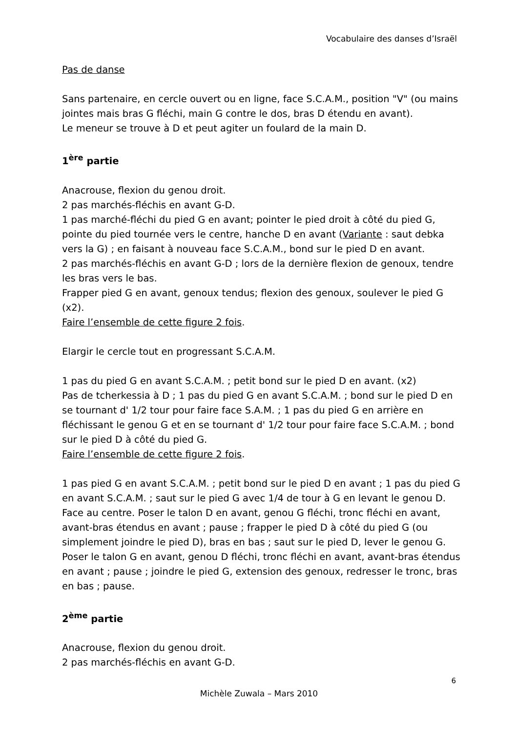Vocabulaire des danses d’Israël
Pas de danse
Sans partenaire, en cercle ouvert ou en ligne, face S.C.A.M., position "V" (ou mains jointes mais bras G fléchi, main G contre le dos, bras D étendu en avant).
Le meneur se trouve à D et peut agiter un foulard de la main D.
1<sup>ère</sup> partie
Anacrouse, flexion du genou droit.
2 pas marchés-fléchis en avant G-D.
1 pas marché-fléchi du pied G en avant; pointer le pied droit à côté du pied G, pointe du pied tournée vers le centre, hanche D en avant (Variante : saut debka vers la G) ; en faisant à nouveau face S.C.A.M., bond sur le pied D en avant.
2 pas marchés-fléchis en avant G-D ; lors de la dernière flexion de genoux, tendre les bras vers le bas.
Frapper pied G en avant, genoux tendus; flexion des genoux, soulever le pied G (x2).
Faire l’ensemble de cette figure 2 fois.
Elargir le cercle tout en progressant S.C.A.M.
1 pas du pied G en avant S.C.A.M. ; petit bond sur le pied D en avant. (x2)
Pas de tcherkessia à D ; 1 pas du pied G en avant S.C.A.M. ; bond sur le pied D en se tournant d' 1/2 tour pour faire face S.A.M. ; 1 pas du pied G en arrière en fléchissant le genou G et en se tournant d' 1/2 tour pour faire face S.C.A.M. ; bond sur le pied D à côté du pied G.
Faire l’ensemble de cette figure 2 fois.
1 pas pied G en avant S.C.A.M. ; petit bond sur le pied D en avant ; 1 pas du pied G en avant S.C.A.M. ; saut sur le pied G avec 1/4 de tour à G en levant le genou D.
Face au centre. Poser le talon D en avant, genou G fléchi, tronc fléchi en avant, avant-bras étendus en avant ; pause ; frapper le pied D à côté du pied G (ou simplement joindre le pied D), bras en bas ; saut sur le pied D, lever le genou G.
Poser le talon G en avant, genou D fléchi, tronc fléchi en avant, avant-bras étendus en avant ; pause ; joindre le pied G, extension des genoux, redresser le tronc, bras en bas ; pause.
2<sup>ème</sup> partie
Anacrouse, flexion du genou droit.
2 pas marchés-fléchis en avant G-D.
6
Michèle Zuwala – Mars 2010